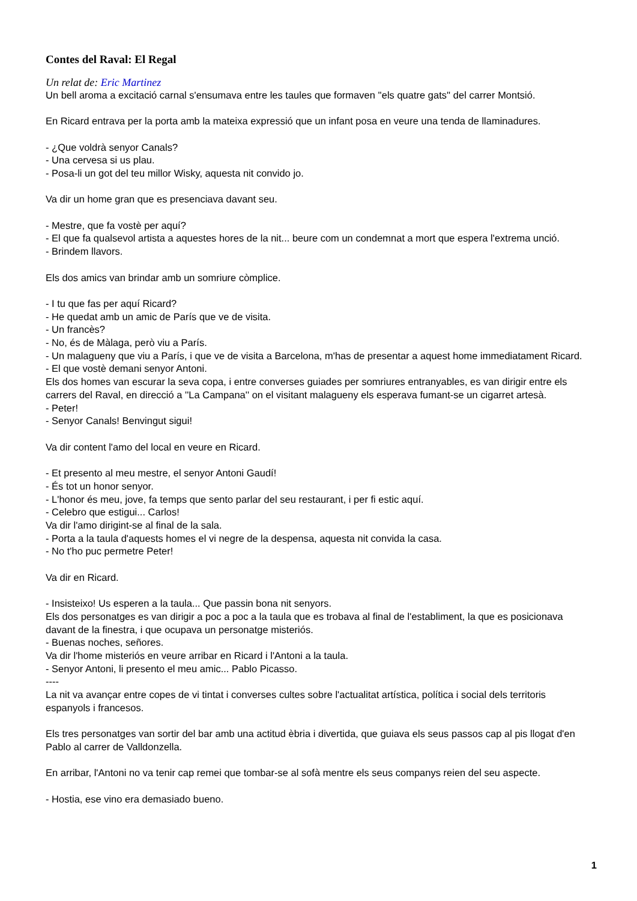Contes del Raval: El Regal
Un relat de: Eric Martinez
Un bell aroma a excitació carnal s'ensumava entre les taules que formaven ''els quatre gats'' del carrer Montsió.
En Ricard entrava per la porta amb la mateixa expressió que un infant posa en veure una tenda de llaminadures.
- ¿Que voldrà senyor Canals?
- Una cervesa si us plau.
- Posa-li un got del teu millor Wisky, aquesta nit convido jo.
Va dir un home gran que es presenciava davant seu.
- Mestre, que fa vostè per aquí?
- El que fa qualsevol artista a aquestes hores de la nit... beure com un condemnat a mort que espera l'extrema unció.
- Brindem llavors.
Els dos amics van brindar amb un somriure còmplice.
- I tu que fas per aquí Ricard?
- He quedat amb un amic de París que ve de visita.
- Un francès?
- No, és de Màlaga, però viu a París.
- Un malagueny que viu a París, i que ve de visita a Barcelona, m'has de presentar a aquest home immediatament Ricard.
- El que vostè demani senyor Antoni.
Els dos homes van escurar la seva copa, i entre converses guiades per somriures entranyables, es van dirigir entre els carrers del Raval, en direcció a ''La Campana'' on el visitant malagueny els esperava fumant-se un cigarret artesà.
- Peter!
- Senyor Canals! Benvingut sigui!
Va dir content l'amo del local en veure en Ricard.
- Et presento al meu mestre, el senyor Antoni Gaudí!
- És tot un honor senyor.
- L'honor és meu, jove, fa temps que sento parlar del seu restaurant, i per fi estic aquí.
- Celebro que estigui... Carlos!
Va dir l'amo dirigint-se al final de la sala.
- Porta a la taula d'aquests homes el vi negre de la despensa, aquesta nit convida la casa.
- No t'ho puc permetre Peter!
Va dir en Ricard.
- Insisteixo! Us esperen a la taula... Que passin bona nit senyors.
Els dos personatges es van dirigir a poc a poc a la taula que es trobava al final de l'establiment, la que es posicionava davant de la finestra, i que ocupava un personatge misteriós.
- Buenas noches, señores.
Va dir l'home misteriós en veure arribar en Ricard i l'Antoni a la taula.
- Senyor Antoni, li presento el meu amic... Pablo Picasso.
----
La nit va avançar entre copes de vi tintat i converses cultes sobre l'actualitat artística, política i social dels territoris espanyols i francesos.
Els tres personatges van sortir del bar amb una actitud èbria i divertida, que guiava els seus passos cap al pis llogat d'en Pablo al carrer de Valldonzella.
En arribar, l'Antoni no va tenir cap remei que tombar-se al sofà mentre els seus companys reien del seu aspecte.
- Hostia, ese vino era demasiado bueno.
1